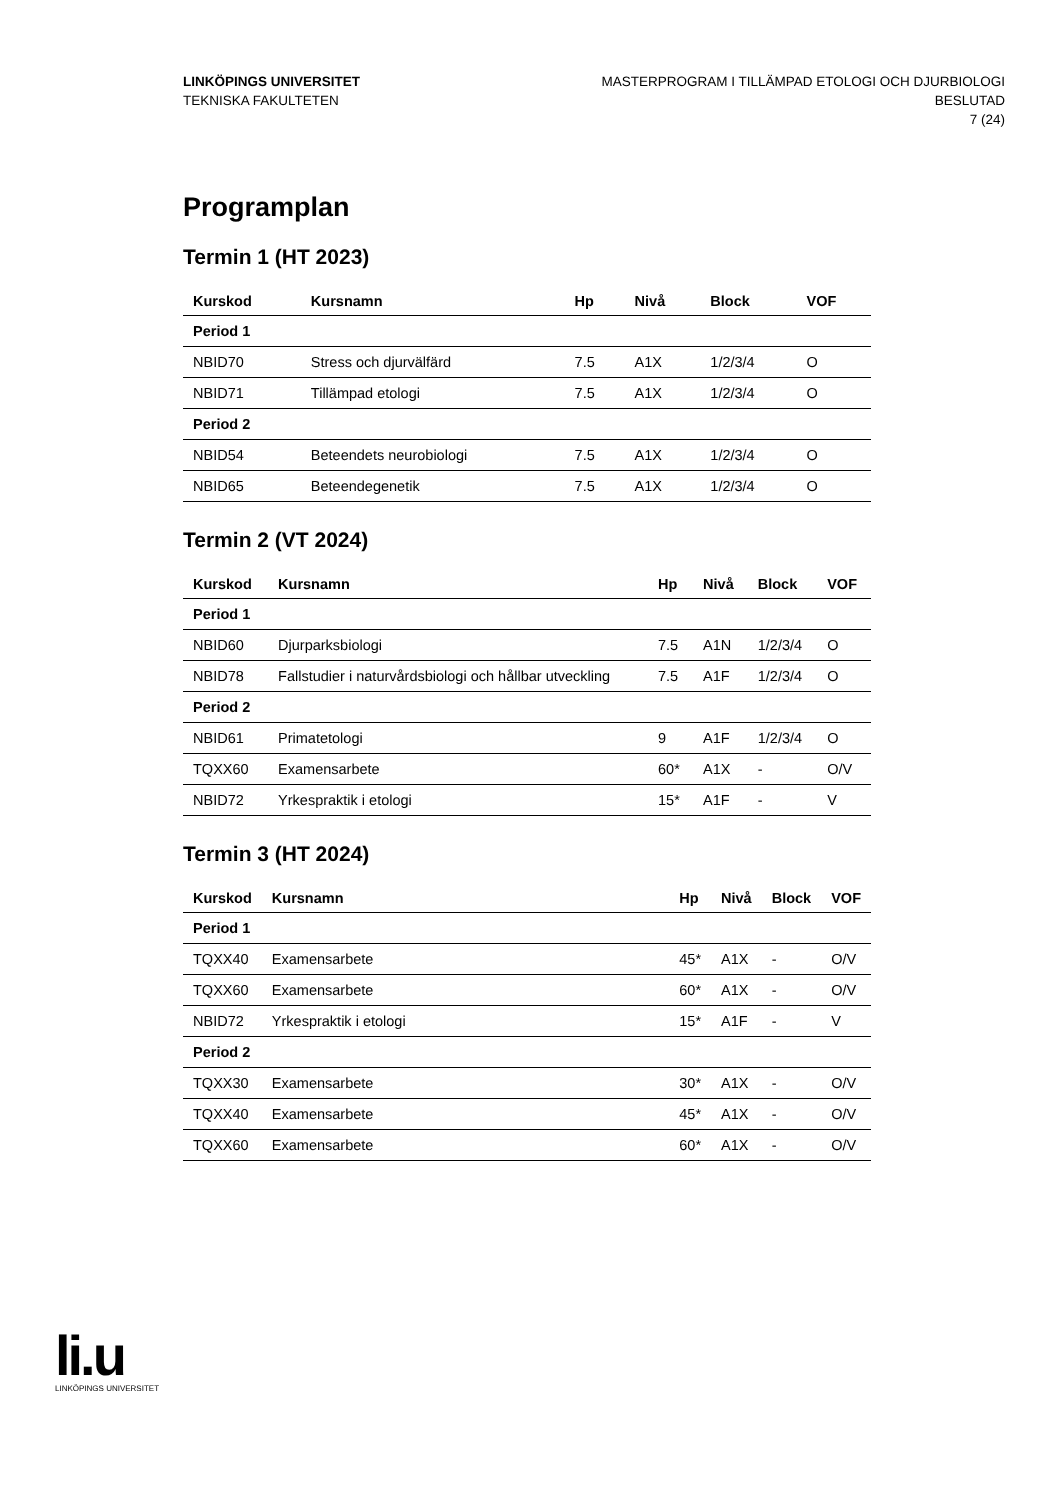LINKÖPINGS UNIVERSITET
TEKNISKA FAKULTETEN
MASTERPROGRAM I TILLÄMPAD ETOLOGI OCH DJURBIOLOGI
BESLUTAD
7 (24)
Programplan
Termin 1 (HT 2023)
| Kurskod | Kursnamn | Hp | Nivå | Block | VOF |
| --- | --- | --- | --- | --- | --- |
| Period 1 | | | | | |
| NBID70 | Stress och djurvälfärd | 7.5 | A1X | 1/2/3/4 | O |
| NBID71 | Tillämpad etologi | 7.5 | A1X | 1/2/3/4 | O |
| Period 2 | | | | | |
| NBID54 | Beteendets neurobiologi | 7.5 | A1X | 1/2/3/4 | O |
| NBID65 | Beteendegenetik | 7.5 | A1X | 1/2/3/4 | O |
Termin 2 (VT 2024)
| Kurskod | Kursnamn | Hp | Nivå | Block | VOF |
| --- | --- | --- | --- | --- | --- |
| Period 1 | | | | | |
| NBID60 | Djurparksbiologi | 7.5 | A1N | 1/2/3/4 | O |
| NBID78 | Fallstudier i naturvårdsbiologi och hållbar utveckling | 7.5 | A1F | 1/2/3/4 | O |
| Period 2 | | | | | |
| NBID61 | Primatetologi | 9 | A1F | 1/2/3/4 | O |
| TQXX60 | Examensarbete | 60* | A1X | - | O/V |
| NBID72 | Yrkespraktik i etologi | 15* | A1F | - | V |
Termin 3 (HT 2024)
| Kurskod | Kursnamn | Hp | Nivå | Block | VOF |
| --- | --- | --- | --- | --- | --- |
| Period 1 | | | | | |
| TQXX40 | Examensarbete | 45* | A1X | - | O/V |
| TQXX60 | Examensarbete | 60* | A1X | - | O/V |
| NBID72 | Yrkespraktik i etologi | 15* | A1F | - | V |
| Period 2 | | | | | |
| TQXX30 | Examensarbete | 30* | A1X | - | O/V |
| TQXX40 | Examensarbete | 45* | A1X | - | O/V |
| TQXX60 | Examensarbete | 60* | A1X | - | O/V |
li.u
LINKÖPINGS UNIVERSITET